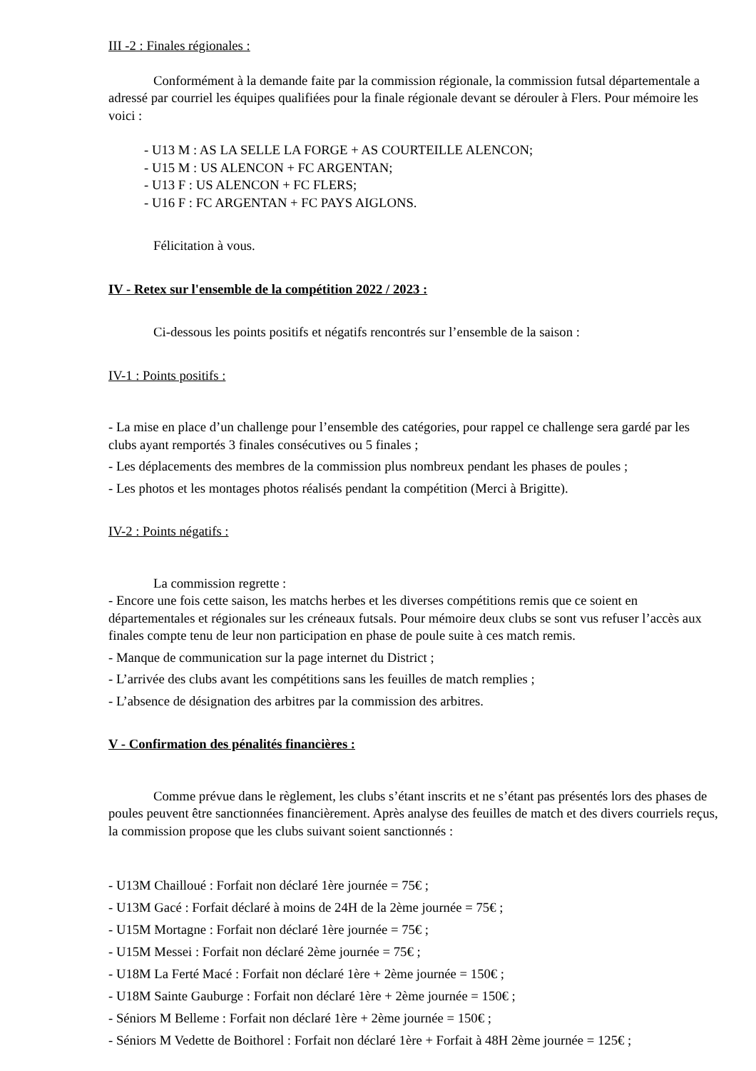III -2 : Finales régionales :
Conformément à la demande faite par la commission régionale, la commission futsal départementale a adressé par courriel les équipes qualifiées pour la finale régionale devant se dérouler à Flers. Pour mémoire les voici :
- U13 M : AS LA SELLE LA FORGE + AS COURTEILLE ALENCON;
- U15 M : US ALENCON + FC ARGENTAN;
- U13 F : US ALENCON + FC FLERS;
- U16 F : FC ARGENTAN + FC PAYS AIGLONS.
Félicitation à vous.
IV - Retex sur l'ensemble de la compétition 2022 / 2023 :
Ci-dessous les points positifs et négatifs rencontrés sur l’ensemble de la saison :
IV-1 : Points positifs :
- La mise en place d’un challenge pour l’ensemble des catégories, pour rappel ce challenge sera gardé par les clubs ayant remportés 3 finales consécutives ou 5 finales ;
- Les déplacements des membres de la commission plus nombreux pendant les phases de poules ;
- Les photos et les montages photos réalisés pendant la compétition (Merci à Brigitte).
IV-2 : Points négatifs :
La commission regrette :
- Encore une fois cette saison, les matchs herbes et les diverses compétitions remis que ce soient en départementales et régionales sur les créneaux futsals. Pour mémoire deux clubs se sont vus refuser l’accès aux finales compte tenu de leur non participation en phase de poule suite à ces match remis.
- Manque de communication sur la page internet du District ;
- L’arrivée des clubs avant les compétitions sans les feuilles de match remplies ;
- L’absence de désignation des arbitres par la commission des arbitres.
V - Confirmation des pénalités financières :
Comme prévue dans le règlement, les clubs s’étant inscrits et ne s’étant pas présentés lors des phases de poules peuvent être sanctionnées financièrement. Après analyse des feuilles de match et des divers courriels reçus, la commission propose que les clubs suivant soient sanctionnés :
- U13M Chailloué : Forfait non déclaré 1ère journée = 75€ ;
- U13M Gacé : Forfait déclaré à moins de 24H de la 2ème journée = 75€ ;
- U15M Mortagne : Forfait non déclaré 1ère journée = 75€ ;
- U15M Messei : Forfait non déclaré 2ème journée = 75€ ;
- U18M La Ferté Macé : Forfait non déclaré 1ère + 2ème journée = 150€ ;
- U18M Sainte Gauburge : Forfait non déclaré 1ère + 2ème journée = 150€ ;
- Séniors M Belleme : Forfait non déclaré 1ère + 2ème journée = 150€ ;
- Séniors M Vedette de Boithorel : Forfait non déclaré 1ère + Forfait à 48H 2ème journée = 125€ ;